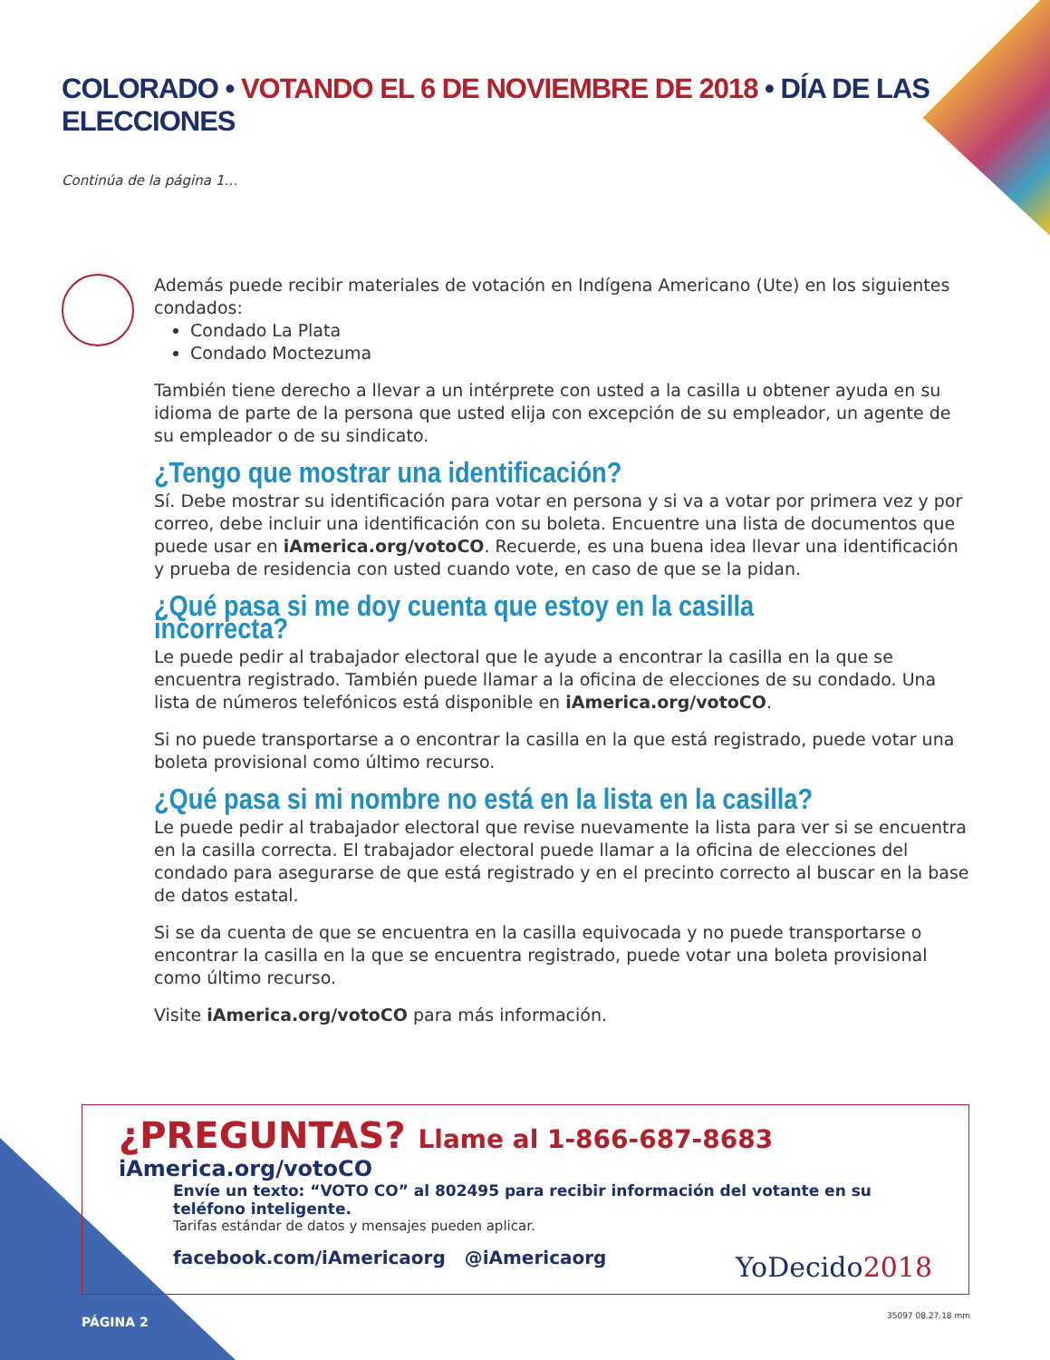COLORADO • VOTANDO EL 6 DE NOVIEMBRE DE 2018 • DÍA DE LAS ELECCIONES
Continúa de la página 1…
Además puede recibir materiales de votación en Indígena Americano (Ute) en los siguientes condados:
Condado La Plata
Condado Moctezuma
También tiene derecho a llevar a un intérprete con usted a la casilla u obtener ayuda en su idioma de parte de la persona que usted elija con excepción de su empleador, un agente de su empleador o de su sindicato.
¿Tengo que mostrar una identificación?
Sí. Debe mostrar su identificación para votar en persona y si va a votar por primera vez y por correo, debe incluir una identificación con su boleta. Encuentre una lista de documentos que puede usar en iAmerica.org/votoCO. Recuerde, es una buena idea llevar una identificación y prueba de residencia con usted cuando vote, en caso de que se la pidan.
¿Qué pasa si me doy cuenta que estoy en la casilla incorrecta?
Le puede pedir al trabajador electoral que le ayude a encontrar la casilla en la que se encuentra registrado. También puede llamar a la oficina de elecciones de su condado. Una lista de números telefónicos está disponible en iAmerica.org/votoCO.
Si no puede transportarse a o encontrar la casilla en la que está registrado, puede votar una boleta provisional como último recurso.
¿Qué pasa si mi nombre no está en la lista en la casilla?
Le puede pedir al trabajador electoral que revise nuevamente la lista para ver si se encuentra en la casilla correcta. El trabajador electoral puede llamar a la oficina de elecciones del condado para asegurarse de que está registrado y en el precinto correcto al buscar en la base de datos estatal.
Si se da cuenta de que se encuentra en la casilla equivocada y no puede transportarse o encontrar la casilla en la que se encuentra registrado, puede votar una boleta provisional como último recurso.
Visite iAmerica.org/votoCO para más información.
¿PREGUNTAS? Llame al 1-866-687-8683
iAmerica.org/votoCO
Envíe un texto: “VOTO CO” al 802495 para recibir información del votante en su teléfono inteligente.
Tarifas estándar de datos y mensajes pueden aplicar.
facebook.com/iAmericaorg @iAmericaorg
YoDecido2018
PÁGINA 2 35097 08.27.18 mm